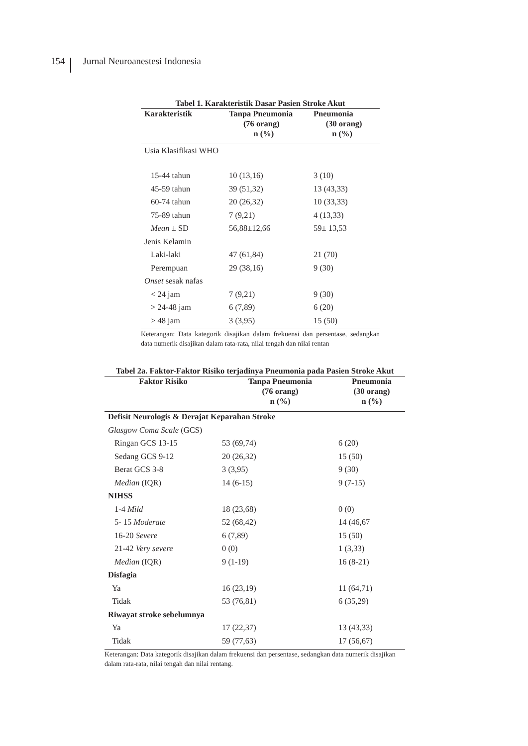154 Jurnal Neuroanestesi Indonesia
Tabel 1. Karakteristik Dasar Pasien Stroke Akut
| Karakteristik | Tanpa Pneumonia (76 orang) n (%) | Pneumonia (30 orang) n (%) |
| --- | --- | --- |
| Usia Klasifikasi WHO | | |
| 15-44 tahun | 10 (13,16) | 3 (10) |
| 45-59 tahun | 39 (51,32) | 13 (43,33) |
| 60-74 tahun | 20 (26,32) | 10 (33,33) |
| 75-89 tahun | 7 (9,21) | 4 (13,33) |
| Mean ± SD | 56,88±12,66 | 59± 13,53 |
| Jenis Kelamin | | |
| Laki-laki | 47 (61,84) | 21 (70) |
| Perempuan | 29 (38,16) | 9 (30) |
| Onset sesak nafas | | |
| < 24 jam | 7 (9,21) | 9 (30) |
| > 24-48 jam | 6 (7,89) | 6 (20) |
| > 48 jam | 3 (3,95) | 15 (50) |
Keterangan: Data kategorik disajikan dalam frekuensi dan persentase, sedangkan data numerik disajikan dalam rata-rata, nilai tengah dan nilai rentan
Tabel 2a. Faktor-Faktor Risiko terjadinya Pneumonia pada Pasien Stroke Akut
| Faktor Risiko | Tanpa Pneumonia (76 orang) n (%) | Pneumonia (30 orang) n (%) |
| --- | --- | --- |
| Defisit Neurologis & Derajat Keparahan Stroke | | |
| Glasgow Coma Scale (GCS) | | |
| Ringan GCS 13-15 | 53 (69,74) | 6 (20) |
| Sedang GCS 9-12 | 20 (26,32) | 15 (50) |
| Berat GCS 3-8 | 3 (3,95) | 9 (30) |
| Median (IQR) | 14 (6-15) | 9 (7-15) |
| NIHSS | | |
| 1-4 Mild | 18 (23,68) | 0 (0) |
| 5- 15 Moderate | 52 (68,42) | 14 (46,67 |
| 16-20 Severe | 6 (7,89) | 15 (50) |
| 21-42 Very severe | 0 (0) | 1 (3,33) |
| Median (IQR) | 9 (1-19) | 16 (8-21) |
| Disfagia | | |
| Ya | 16 (23,19) | 11 (64,71) |
| Tidak | 53 (76,81) | 6 (35,29) |
| Riwayat stroke sebelumnya | | |
| Ya | 17 (22,37) | 13 (43,33) |
| Tidak | 59 (77,63) | 17 (56,67) |
Keterangan: Data kategorik disajikan dalam frekuensi dan persentase, sedangkan data numerik disajikan dalam rata-rata, nilai tengah dan nilai rentang.